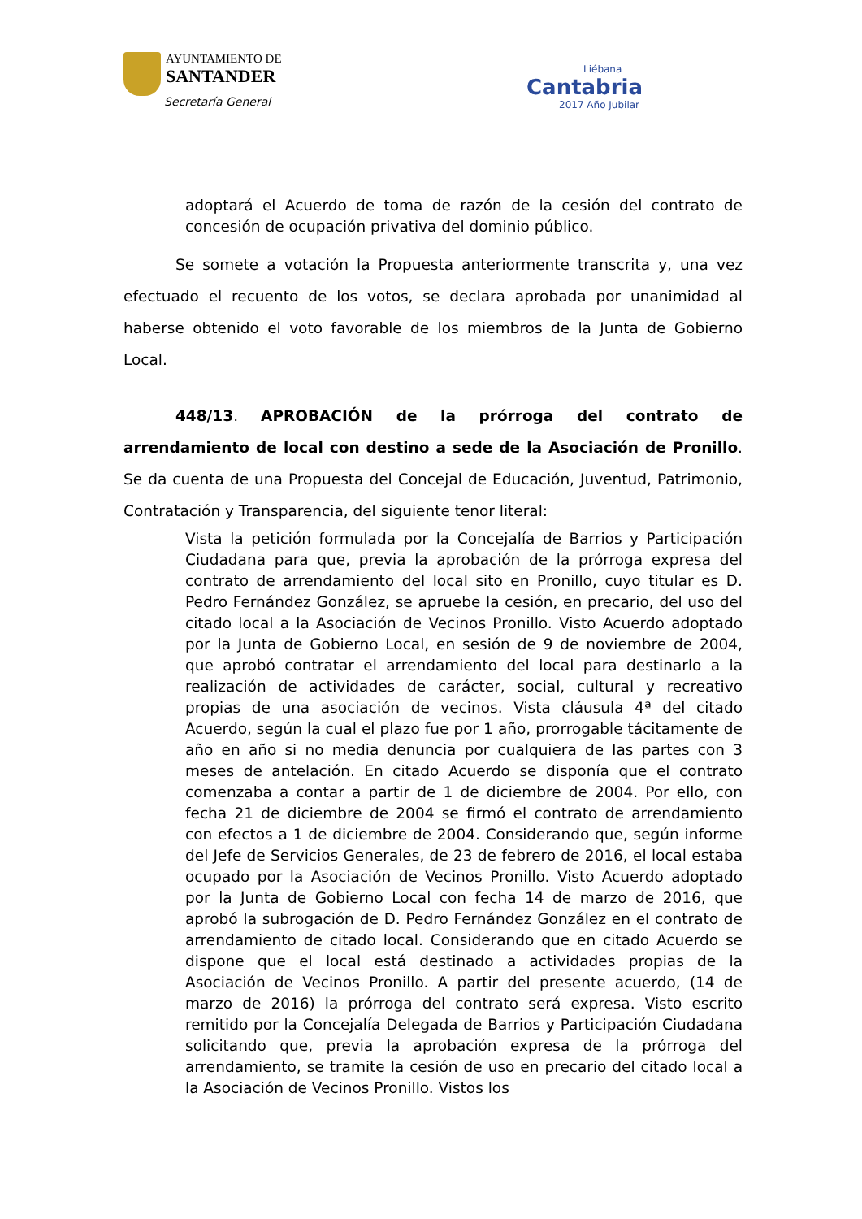AYUNTAMIENTO DE
SANTANDER
Secretaría General
Liébana
Cantabria
2017 Año Jubilar
adoptará el Acuerdo de toma de razón de la cesión del contrato de concesión de ocupación privativa del dominio público.
Se somete a votación la Propuesta anteriormente transcrita y, una vez efectuado el recuento de los votos, se declara aprobada por unanimidad al haberse obtenido el voto favorable de los miembros de la Junta de Gobierno Local.
448/13. APROBACIÓN de la prórroga del contrato de arrendamiento de local con destino a sede de la Asociación de Pronillo. Se da cuenta de una Propuesta del Concejal de Educación, Juventud, Patrimonio, Contratación y Transparencia, del siguiente tenor literal:
Vista la petición formulada por la Concejalía de Barrios y Participación Ciudadana para que, previa la aprobación de la prórroga expresa del contrato de arrendamiento del local sito en Pronillo, cuyo titular es D. Pedro Fernández González, se apruebe la cesión, en precario, del uso del citado local a la Asociación de Vecinos Pronillo. Visto Acuerdo adoptado por la Junta de Gobierno Local, en sesión de 9 de noviembre de 2004, que aprobó contratar el arrendamiento del local para destinarlo a la realización de actividades de carácter, social, cultural y recreativo propias de una asociación de vecinos. Vista cláusula 4ª del citado Acuerdo, según la cual el plazo fue por 1 año, prorrogable tácitamente de año en año si no media denuncia por cualquiera de las partes con 3 meses de antelación. En citado Acuerdo se disponía que el contrato comenzaba a contar a partir de 1 de diciembre de 2004. Por ello, con fecha 21 de diciembre de 2004 se firmó el contrato de arrendamiento con efectos a 1 de diciembre de 2004. Considerando que, según informe del Jefe de Servicios Generales, de 23 de febrero de 2016, el local estaba ocupado por la Asociación de Vecinos Pronillo. Visto Acuerdo adoptado por la Junta de Gobierno Local con fecha 14 de marzo de 2016, que aprobó la subrogación de D. Pedro Fernández González en el contrato de arrendamiento de citado local. Considerando que en citado Acuerdo se dispone que el local está destinado a actividades propias de la Asociación de Vecinos Pronillo. A partir del presente acuerdo, (14 de marzo de 2016) la prórroga del contrato será expresa. Visto escrito remitido por la Concejalía Delegada de Barrios y Participación Ciudadana solicitando que, previa la aprobación expresa de la prórroga del arrendamiento, se tramite la cesión de uso en precario del citado local a la Asociación de Vecinos Pronillo. Vistos los